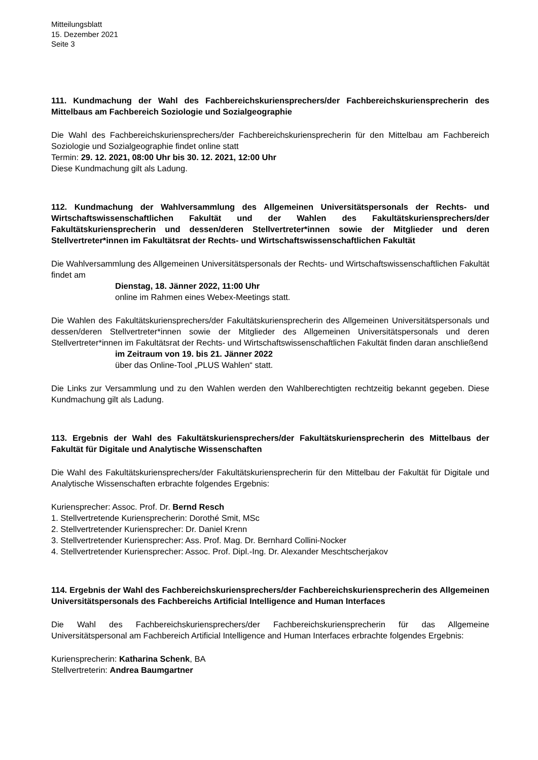Mitteilungsblatt
15. Dezember 2021
Seite 3
111. Kundmachung der Wahl des Fachbereichskuriensprechers/der Fachbereichskurien­sprecherin des Mittelbaus am Fachbereich Soziologie und Sozialgeographie
Die Wahl des Fachbereichskuriensprechers/der Fachbereichskuriensprecherin für den Mittelbau am Fachbereich Soziologie und Sozialgeographie findet online statt
Termin: 29. 12. 2021, 08:00 Uhr bis 30. 12. 2021, 12:00 Uhr
Diese Kundmachung gilt als Ladung.
112. Kundmachung der Wahlversammlung des Allgemeinen Universitätspersonals der Rechts- und Wirtschaftswissenschaftlichen Fakultät und der Wahlen des Fakultätskurien­sprechers/der Fakultätskuriensprecherin und dessen/deren Stellvertreter*innen sowie der Mitglieder und deren Stellvertreter*innen im Fakultätsrat der Rechts- und Wirtschaftswissen­schaftlichen Fakultät
Die Wahlversammlung des Allgemeinen Universitätspersonals der Rechts- und Wirtschaftswissen­schaftlichen Fakultät findet am
Dienstag, 18. Jänner 2022, 11:00 Uhr
online im Rahmen eines Webex-Meetings statt.
Die Wahlen des Fakultätskuriensprechers/der Fakultätskuriensprecherin des Allgemeinen Universi­tätspersonals und dessen/deren Stellvertreter*innen sowie der Mitglieder des Allgemeinen Univer­sitätspersonals und deren Stellvertreter*innen im Fakultätsrat der Rechts- und Wirtschaftswissen­schaftlichen Fakultät finden daran anschließend
im Zeitraum von 19. bis 21. Jänner 2022
über das Online-Tool „PLUS Wahlen“ statt.
Die Links zur Versammlung und zu den Wahlen werden den Wahlberechtigten rechtzeitig bekannt gegeben. Diese Kundmachung gilt als Ladung.
113. Ergebnis der Wahl des Fakultätskuriensprechers/der Fakultätskuriensprecherin des Mit­telbaus der Fakultät für Digitale und Analytische Wissenschaften
Die Wahl des Fakultätskuriensprechers/der Fakultätskuriensprecherin für den Mittelbau der Fakultät für Digitale und Analytische Wissenschaften erbrachte folgendes Ergebnis:
Kuriensprecher: Assoc. Prof. Dr. Bernd Resch
1. Stellvertretende Kuriensprecherin: Dorothé Smit, MSc
2. Stellvertretender Kuriensprecher: Dr. Daniel Krenn
3. Stellvertretender Kuriensprecher: Ass. Prof. Mag. Dr. Bernhard Collini-Nocker
4. Stellvertretender Kuriensprecher: Assoc. Prof. Dipl.-Ing. Dr. Alexander Meschtscherjakov
114. Ergebnis der Wahl des Fachbereichskuriensprechers/der Fachbereichskuriensprecherin des Allgemeinen Universitätspersonals des Fachbereichs Artificial Intelligence and Human Interfaces
Die Wahl des Fachbereichskuriensprechers/der Fachbereichskuriensprecherin für das Allgemeine Universitätspersonal am Fachbereich Artificial Intelligence and Human Interfaces erbrachte folgen­des Ergebnis:
Kuriensprecherin: Katharina Schenk, BA
Stellvertreterin: Andrea Baumgartner